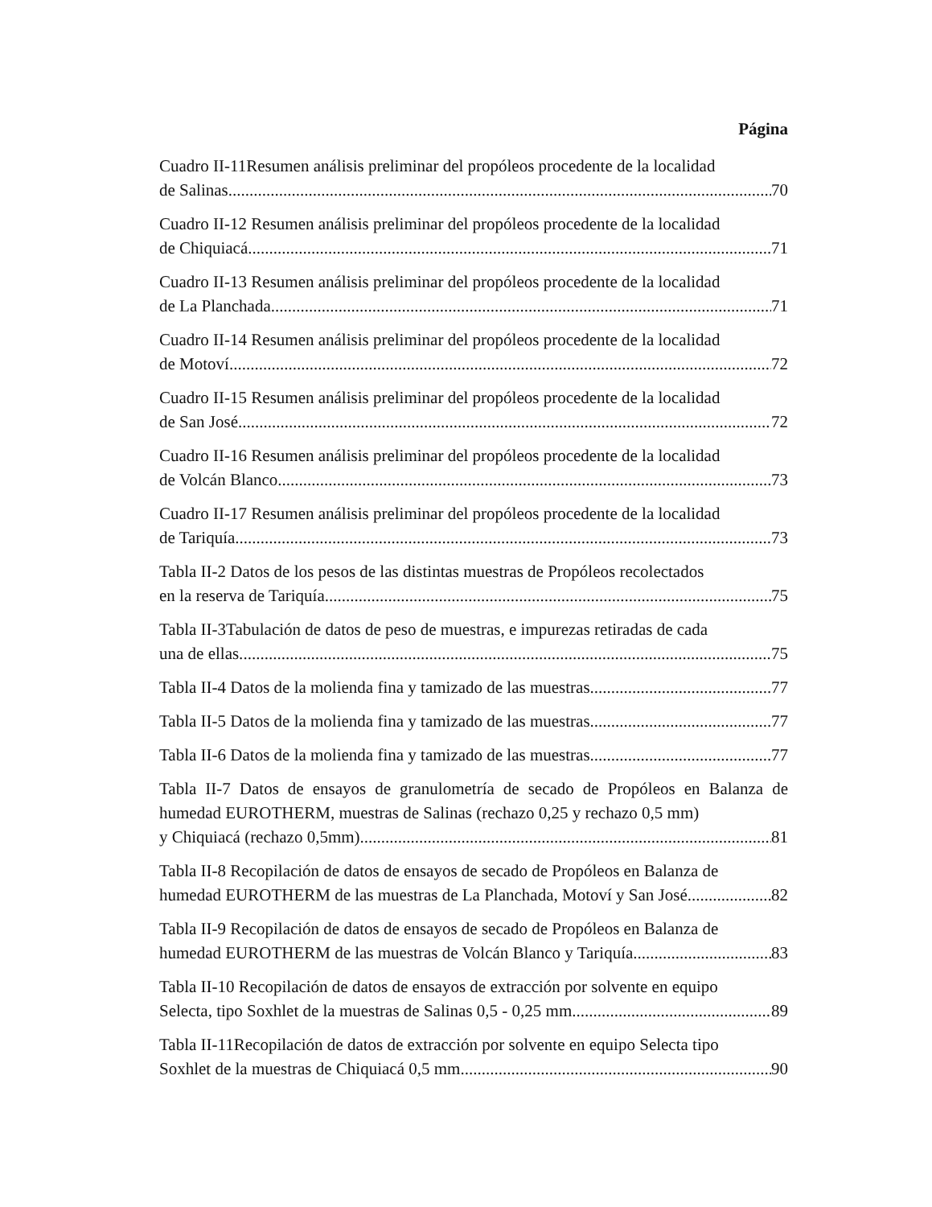Página
Cuadro II-11Resumen análisis preliminar del propóleos procedente de la localidad
de Salinas. 70
Cuadro II-12 Resumen análisis preliminar del propóleos procedente de la localidad
de Chiquiacá 71
Cuadro II-13 Resumen análisis preliminar del propóleos procedente de la localidad
de La Planchada 71
Cuadro II-14 Resumen análisis preliminar del propóleos procedente de la localidad
de Motoví 72
Cuadro II-15 Resumen análisis preliminar del propóleos procedente de la localidad
de San José 72
Cuadro II-16 Resumen análisis preliminar del propóleos procedente de la localidad
de Volcán Blanco 73
Cuadro II-17 Resumen análisis preliminar del propóleos procedente de la localidad
de Tariquía. 73
Tabla II-2 Datos de los pesos de las distintas muestras de Propóleos recolectados
en la reserva de Tariquía 75
Tabla II-3Tabulación de datos de peso de muestras, e impurezas retiradas de cada
una de ellas. 75
Tabla II-4 Datos de la molienda fina y tamizado de las muestras. 77
Tabla II-5 Datos de la molienda fina y tamizado de las muestras. 77
Tabla II-6 Datos de la molienda fina y tamizado de las muestras. 77
Tabla II-7 Datos de ensayos de granulometría de secado de Propóleos en Balanza de humedad EUROTHERM, muestras de Salinas (rechazo 0,25 y rechazo 0,5 mm)
y Chiquiacá (rechazo 0,5mm). 81
Tabla II-8 Recopilación de datos de ensayos de secado de Propóleos en Balanza de
humedad EUROTHERM de las muestras de La Planchada, Motoví y San José. 82
Tabla II-9 Recopilación de datos de ensayos de secado de Propóleos en Balanza de
humedad EUROTHERM de las muestras de Volcán Blanco y Tariquía. 83
Tabla II-10 Recopilación de datos de ensayos de extracción por solvente en equipo
Selecta, tipo Soxhlet de la muestras de Salinas 0,5 - 0,25 mm. 89
Tabla II-11Recopilación de datos de extracción por solvente en equipo Selecta tipo
Soxhlet de la muestras de Chiquiacá 0,5 mm. 90